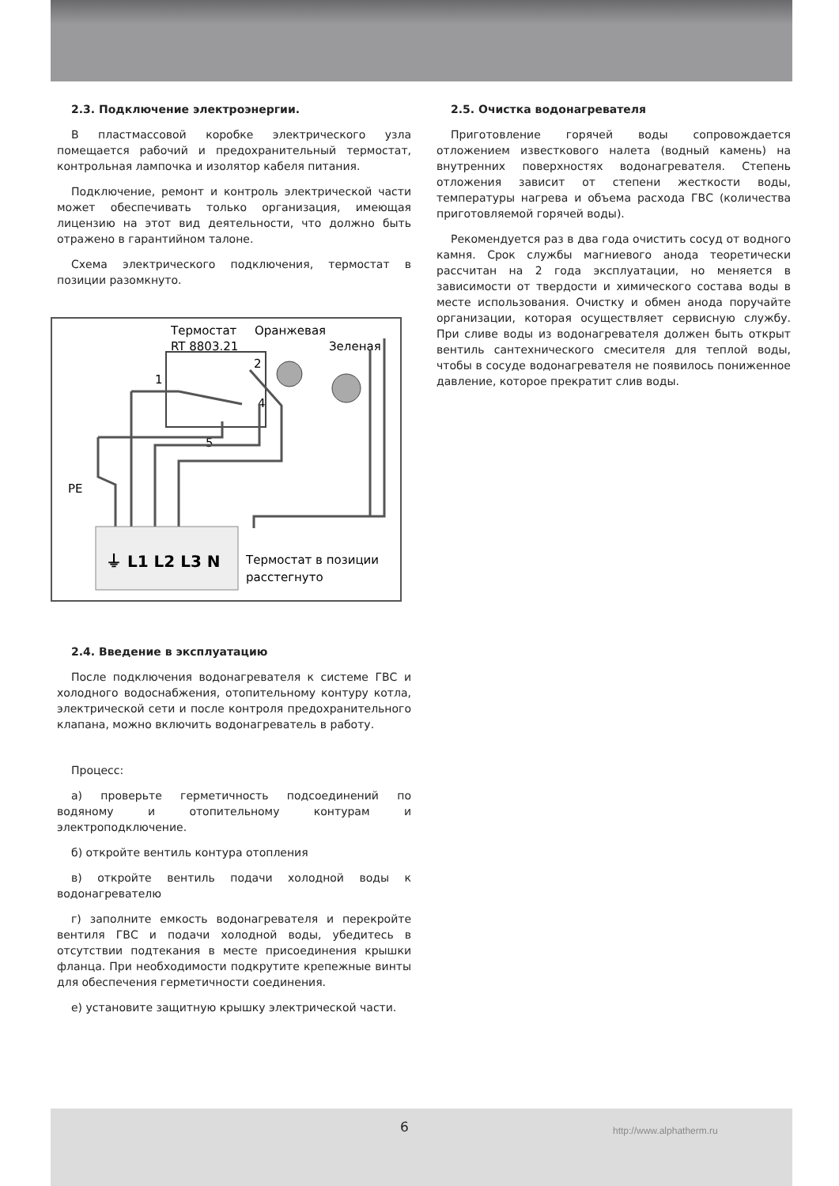2.3. Подключение электроэнергии.
В пластмассовой коробке электрического узла помещается рабочий и предохранительный термостат, контрольная лампочка и изолятор кабеля питания.
Подключение, ремонт и контроль электрической части может обеспечивать только организация, имеющая лицензию на этот вид деятельности, что должно быть отражено в гарантийном талоне.
Схема электрического подключения, термостат в позиции разомкнуто.
Термостат
Оранжевая
RT 8803.21
Зеленая
2
1
4
5
PE
⏚ L1 L2 L3 N
Термостат в позиции
расстегнуто
2.4. Введение в эксплуатацию
После подключения водонагревателя к системе ГВС и холодного водоснабжения, отопительному контуру котла, электрической сети и после контроля предохранительного клапана, можно включить водонагреватель в работу.
Процесс:
а) проверьте герметичность подсоединений по водяному и отопительному контурам и электроподключение.
б) откройте вентиль контура отопления
в) откройте вентиль подачи холодной воды к водонагревателю
г) заполните емкость водонагревателя и перекройте вентиля ГВС и подачи холодной воды, убедитесь в отсутствии подтекания в месте присоединения крышки фланца. При необходимости подкрутите крепежные винты для обеспечения герметичности соединения.
е) установите защитную крышку электрической части.
2.5. Очистка водонагревателя
Приготовление горячей воды сопровождается отложением известкового налета (водный камень) на внутренних поверхностях водонагревателя. Степень отложения зависит от степени жесткости воды, температуры нагрева и объема расхода ГВС (количества приготовляемой горячей воды).
Рекомендуется раз в два года очистить сосуд от водного камня. Срок службы магниевого анода теоретически рассчитан на 2 года эксплуатации, но меняется в зависимости от твердости и химического состава воды в месте использования. Очистку и обмен анода поручайте организации, которая осуществляет сервисную службу. При сливе воды из водонагревателя должен быть открыт вентиль сантехнического смесителя для теплой воды, чтобы в сосуде водонагревателя не появилось пониженное давление, которое прекратит слив воды.
6 http://www.alphatherm.ru